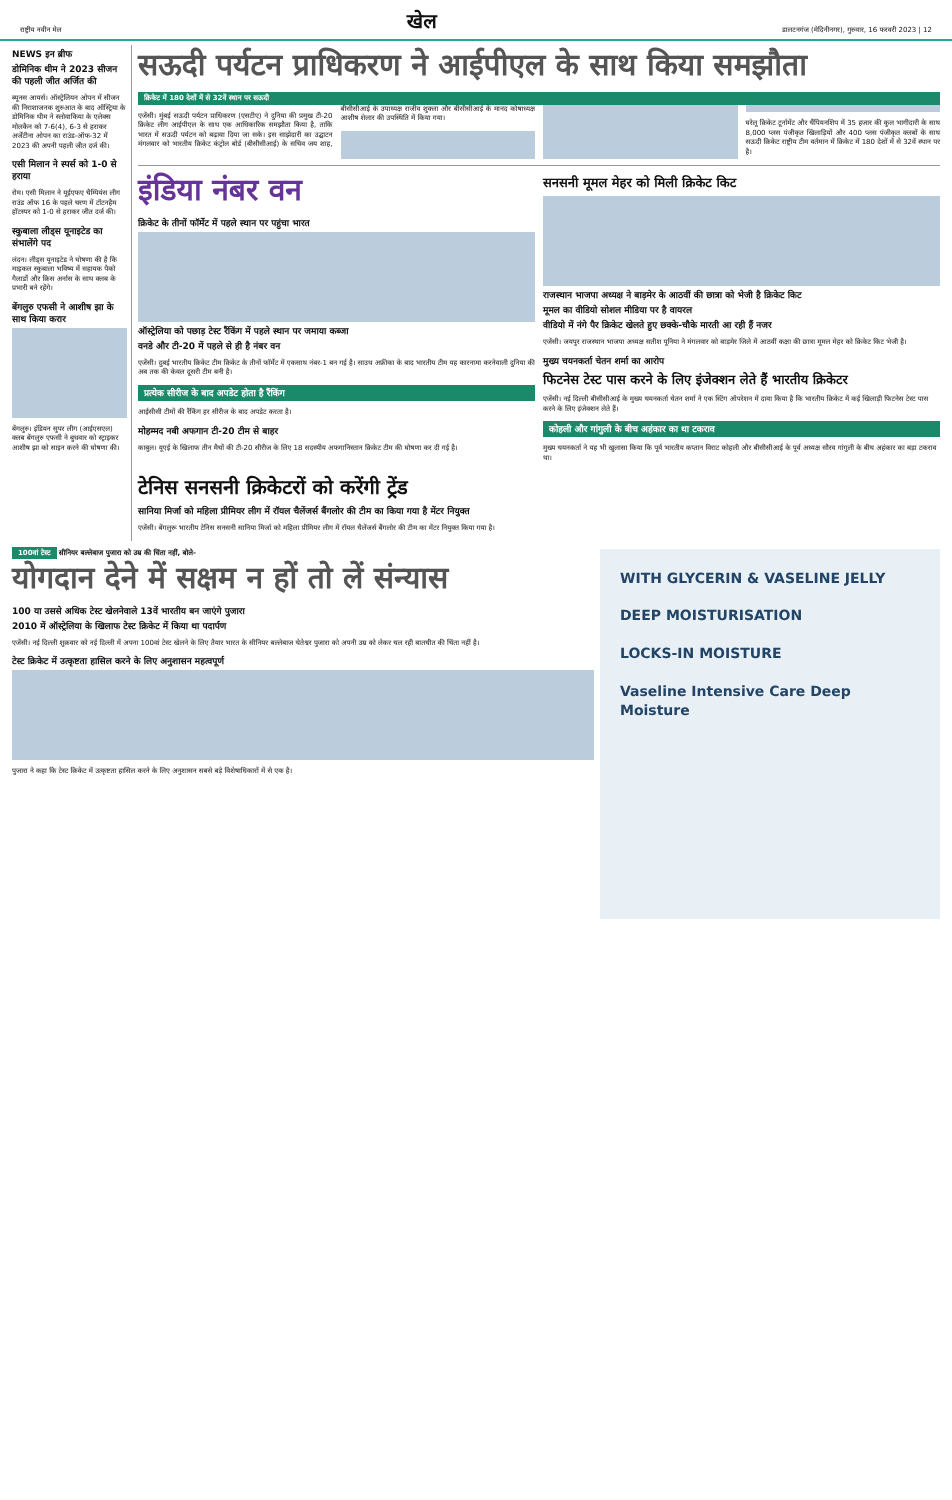राष्ट्रीय नवीन मेल खेल डालटनगंज (मेदिनीनगर), गुरुवार, 16 फरवरी 2023 | 12
NEWS इन ब्रीफ
डोमिनिक थीम ने 2023 सीजन की पहली जीत अर्जित की
ब्यूनस आयर्स। ऑस्ट्रेलियन ओपन में सीजन की निराशाजनक शुरुआत के बाद ऑस्ट्रिया के डोमिनिक थीम ने स्लोवाकिया के एलेक्स मोलकैन को 7-6(4), 6-3 से हराकर अर्जेंटीना ओपन का राउंड-ऑफ-32 में 2023 की अपनी पहली जीत दर्ज की।
एसी मिलान ने स्पर्स को 1-0 से हराया
रोम। एसी मिलान ने यूईएफए चैम्पियंस लीग राउंड ऑफ 16 के पहले चरण में टॉटनहैम हॉटस्पर को 1-0 से हराकर जीत दर्ज की।
स्कुबाला लीड्स यूनाइटेड का संभालेंगे पद
लंदन। लीड्स यूनाइटेड ने घोषणा की है कि माइकल स्कुबाला भविष्य में सहायक पैको गैलार्डो और क्रिस अर्नास के साथ क्लब के प्रभारी बने रहेंगे।
बेंगलुरु एफसी ने आशीष झा के साथ किया करार
बेंगलुरु। इंडियन सुपर लीग (आईएसएल) क्लब बेंगलुरु एफसी ने बुधवार को स्ट्राइकर आशीष झा को साइन करने की घोषणा की।
सऊदी पर्यटन प्राधिकरण ने आईपीएल के साथ किया समझौता
क्रिकेट में 180 देशों में से 32वें स्थान पर सऊदी
एजेंसी। मुंबई सऊदी पर्यटन प्राधिकरण (एसटीए) ने दुनिया की प्रमुख टी-20 क्रिकेट लीग आईपीएल के साथ एक आधिकारिक समझौता किया है, ताकि भारत में सऊदी पर्यटन को बढ़ावा दिया जा सके। इस साझेदारी का उद्घाटन मंगलवार को भारतीय क्रिकेट कंट्रोल बोर्ड (बीसीसीआई) के सचिव जय शाह, बीसीसीआई के उपाध्यक्ष राजीव शुक्ला और बीसीसीआई के मानद कोषाध्यक्ष आशीष शेलार की उपस्थिति में किया गया।
घरेलू क्रिकेट टूर्नामेंट और चैंपियनशिप में 35 हजार की कुल भागीदारी के साथ 8,000 प्लस पंजीकृत खिलाड़ियों और 400 प्लस पंजीकृत क्लबों के साथ सऊदी क्रिकेट राष्ट्रीय टीम वर्तमान में क्रिकेट में 180 देशों में से 32वें स्थान पर है।
इंडिया नंबर वन
क्रिकेट के तीनों फॉर्मेट में पहले स्थान पर पहुंचा भारत
ऑस्ट्रेलिया को पछाड़ टेस्ट रैंकिंग में पहले स्थान पर जमाया कब्जा
वनडे और टी-20 में पहले से ही है नंबर वन
एजेंसी। दुबई भारतीय क्रिकेट टीम क्रिकेट के तीनों फॉर्मेट में एकसाथ नंबर-1 बन गई है। साउथ अफ्रीका के बाद भारतीय टीम यह कारनामा करनेवाली दुनिया की अब तक की केवल दूसरी टीम बनी है।
प्रत्येक सीरीज के बाद अपडेट होता है रैंकिंग
आईसीसी टीमों की रैंकिंग हर सीरीज के बाद अपडेट करता है।
मोहम्मद नबी अफगान टी-20 टीम से बाहर
काबुल। यूएई के खिलाफ तीन मैचों की टी-20 सीरीज के लिए 18 सदस्यीय अफगानिस्तान क्रिकेट टीम की घोषणा कर दी गई है।
सनसनी मूमल मेहर को मिली क्रिकेट किट
राजस्थान भाजपा अध्यक्ष ने बाड़मेर के आठवीं की छात्रा को भेजी है क्रिकेट किट
मूमल का वीडियो सोशल मीडिया पर है वायरल
वीडियो में नंगे पैर क्रिकेट खेलते हुए छक्के-चौके मारती आ रही हैं नजर
एजेंसी। जयपुर राजस्थान भाजपा अध्यक्ष सतीश पूनिया ने मंगलवार को बाड़मेर जिले में आठवीं कक्षा की छात्रा मूमल मेहर को क्रिकेट किट भेजी है।
मुख्य चयनकर्ता चेतन शर्मा का आरोप
फिटनेस टेस्ट पास करने के लिए इंजेक्शन लेते हैं भारतीय क्रिकेटर
एजेंसी। नई दिल्ली बीसीसीआई के मुख्य चयनकर्ता चेतन शर्मा ने एक स्टिंग ऑपरेशन में दावा किया है कि भारतीय क्रिकेट में कई खिलाड़ी फिटनेस टेस्ट पास करने के लिए इंजेक्शन लेते हैं।
कोहली और गांगुली के बीच अहंकार का था टकराव
मुख्य चयनकर्ता ने यह भी खुलासा किया कि पूर्व भारतीय कप्तान विराट कोहली और बीसीसीआई के पूर्व अध्यक्ष सौरव गांगुली के बीच अहंकार का बड़ा टकराव था।
टेनिस सनसनी क्रिकेटरों को करेंगी ट्रेंड
सानिया मिर्जा को महिला प्रीमियर लीग में रॉयल चैलेंजर्स बैंगलोर की टीम का किया गया है मेंटर नियुक्त
एजेंसी। बेंगलुरू भारतीय टेनिस सनसनी सानिया मिर्जा को महिला प्रीमियर लीग में रॉयल चैलेंजर्स बैंगलोर की टीम का मेंटर नियुक्त किया गया है।
100वां टेस्ट सीनियर बल्लेबाज पुजारा को उम्र की चिंता नहीं, बोले-
योगदान देने में सक्षम न हों तो लें संन्यास
100 या उससे अधिक टेस्ट खेलनेवाले 13वें भारतीय बन जाएंगे पुजारा
2010 में ऑस्ट्रेलिया के खिलाफ टेस्ट क्रिकेट में किया था पदार्पण
एजेंसी। नई दिल्ली शुक्रवार को नई दिल्ली में अपना 100वां टेस्ट खेलने के लिए तैयार भारत के सीनियर बल्लेबाज चेतेश्वर पुजारा को अपनी उम्र को लेकर चल रही बातचीत की चिंता नहीं है।
टेस्ट क्रिकेट में उत्कृष्टता हासिल करने के लिए अनुशासन महत्वपूर्ण
पुजारा ने कहा कि टेस्ट क्रिकेट में उत्कृष्टता हासिल करने के लिए अनुशासन सबसे बड़े विशेषाधिकारों में से एक है।
WITH GLYCERIN & VASELINE JELLY
DEEP MOISTURISATION
LOCKS-IN MOISTURE
Vaseline Intensive Care Deep Moisture